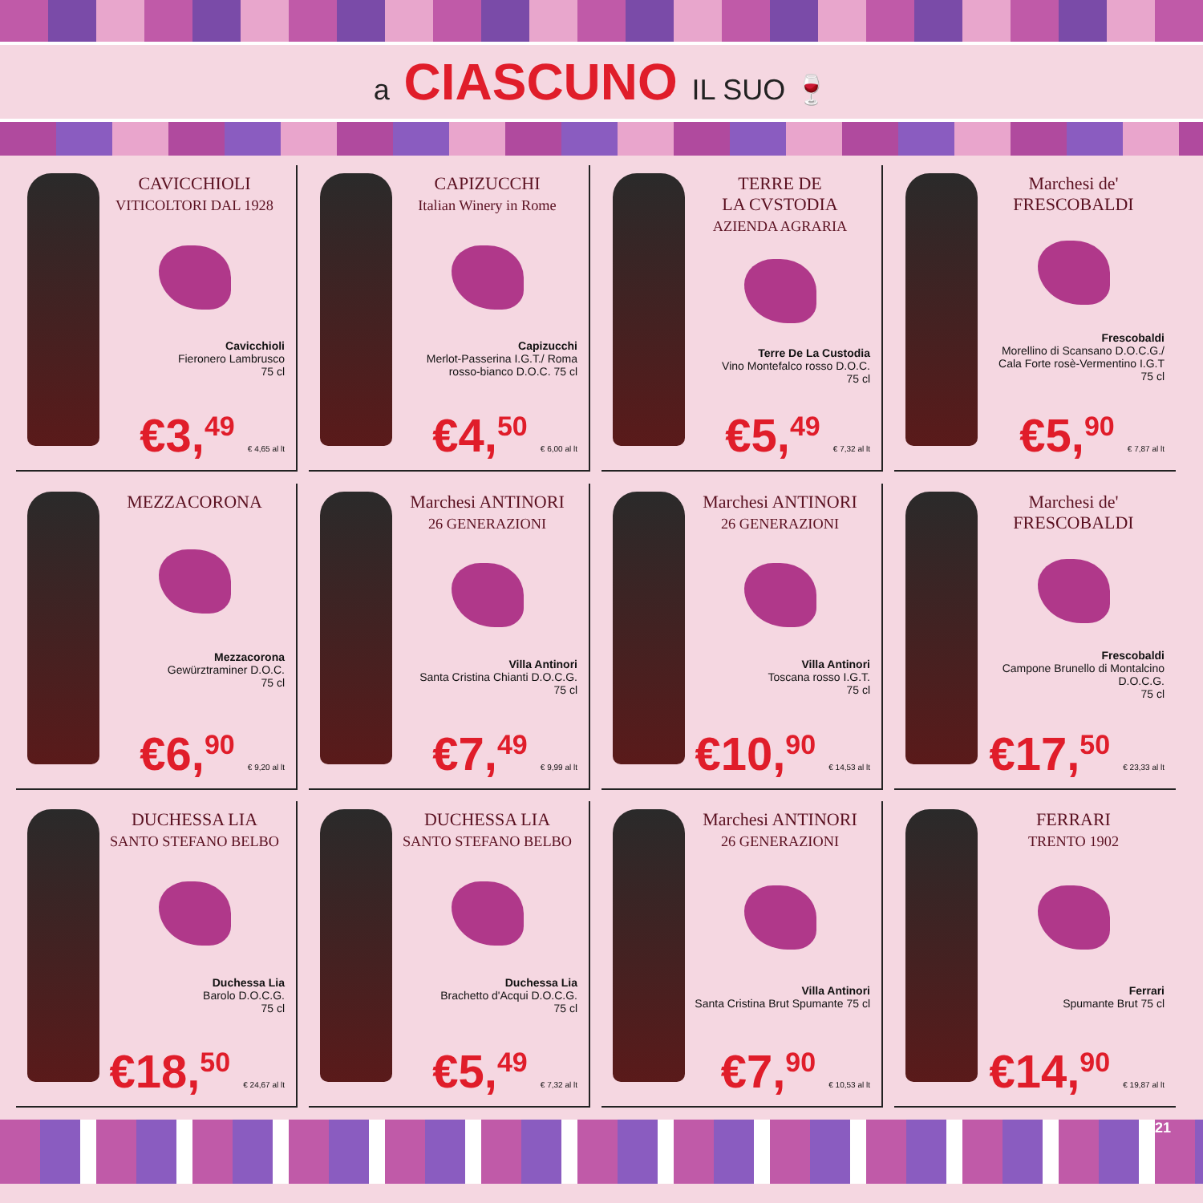a CIASCUNO IL SUO 🍷
CAVICCHIOLI
VITICOLTORI DAL 1928
Cavicchioli
Fieronero Lambrusco
75 cl
€3,<sup>49</sup> € 4,65 al lt
CAPIZUCCHI
Italian Winery in Rome
Capizucchi
Merlot-Passerina I.G.T./ Roma rosso-bianco D.O.C. 75 cl
€4,<sup>50</sup> € 6,00 al lt
TERRE DE
LA CVSTODIA
AZIENDA AGRARIA
Terre De La Custodia
Vino Montefalco rosso D.O.C.
75 cl
€5,<sup>49</sup> € 7,32 al lt
Marchesi de' FRESCOBALDI
Frescobaldi
Morellino di Scansano D.O.C.G./ Cala Forte rosè-Vermentino I.G.T
75 cl
€5,<sup>90</sup> € 7,87 al lt
MEZZACORONA
Mezzacorona
Gewürztraminer D.O.C.
75 cl
€6,<sup>90</sup> € 9,20 al lt
Marchesi ANTINORI
26 GENERAZIONI
Villa Antinori
Santa Cristina Chianti D.O.C.G.
75 cl
€7,<sup>49</sup> € 9,99 al lt
Marchesi ANTINORI
26 GENERAZIONI
Villa Antinori
Toscana rosso I.G.T.
75 cl
€10,<sup>90</sup> € 14,53 al lt
Marchesi de' FRESCOBALDI
Frescobaldi
Campone Brunello di Montalcino D.O.C.G.
75 cl
€17,<sup>50</sup> € 23,33 al lt
DUCHESSA LIA
SANTO STEFANO BELBO
Duchessa Lia
Barolo D.O.C.G.
75 cl
€18,<sup>50</sup> € 24,67 al lt
DUCHESSA LIA
SANTO STEFANO BELBO
Duchessa Lia
Brachetto d'Acqui D.O.C.G.
75 cl
€5,<sup>49</sup> € 7,32 al lt
Marchesi ANTINORI
26 GENERAZIONI
Villa Antinori
Santa Cristina Brut Spumante 75 cl
€7,<sup>90</sup> € 10,53 al lt
FERRARI
TRENTO 1902
Ferrari
Spumante Brut 75 cl
€14,<sup>90</sup> € 19,87 al lt
21